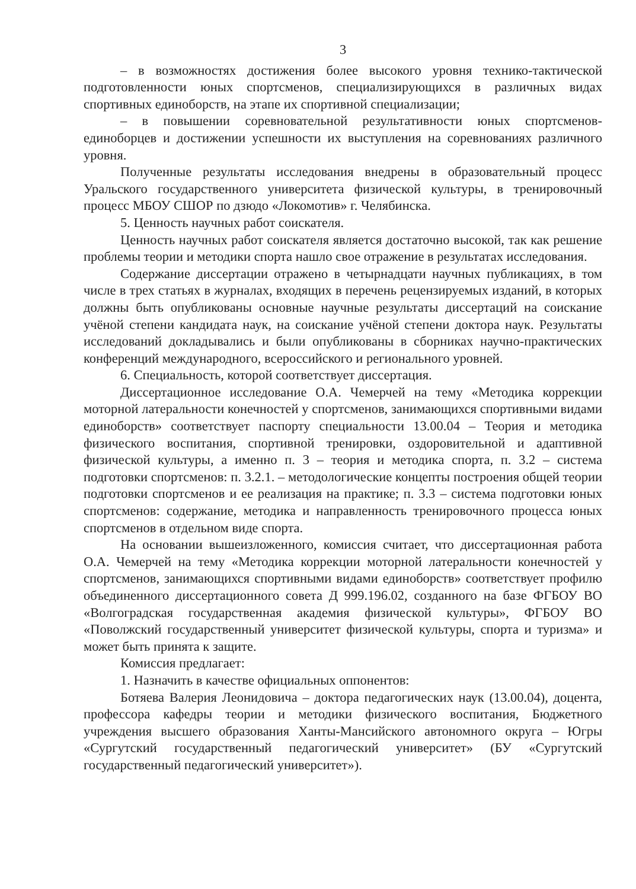3
– в возможностях достижения более высокого уровня технико-тактической подготовленности юных спортсменов, специализирующихся в различных видах спортивных единоборств, на этапе их спортивной специализации;
– в повышении соревновательной результативности юных спортсменов-единоборцев и достижении успешности их выступления на соревнованиях различного уровня.
Полученные результаты исследования внедрены в образовательный процесс Уральского государственного университета физической культуры, в тренировочный процесс МБОУ СШОР по дзюдо «Локомотив» г. Челябинска.
5. Ценность научных работ соискателя.
Ценность научных работ соискателя является достаточно высокой, так как решение проблемы теории и методики спорта нашло свое отражение в результатах исследования.
Содержание диссертации отражено в четырнадцати научных публикациях, в том числе в трех статьях в журналах, входящих в перечень рецензируемых изданий, в которых должны быть опубликованы основные научные результаты диссертаций на соискание учёной степени кандидата наук, на соискание учёной степени доктора наук. Результаты исследований докладывались и были опубликованы в сборниках научно-практических конференций международного, всероссийского и регионального уровней.
6. Специальность, которой соответствует диссертация.
Диссертационное исследование О.А. Чемерчей на тему «Методика коррекции моторной латеральности конечностей у спортсменов, занимающихся спортивными видами единоборств» соответствует паспорту специальности 13.00.04 – Теория и методика физического воспитания, спортивной тренировки, оздоровительной и адаптивной физической культуры, а именно п. 3 – теория и методика спорта, п. 3.2 – система подготовки спортсменов: п. 3.2.1. – методологические концепты построения общей теории подготовки спортсменов и ее реализация на практике; п. 3.3 – система подготовки юных спортсменов: содержание, методика и направленность тренировочного процесса юных спортсменов в отдельном виде спорта.
На основании вышеизложенного, комиссия считает, что диссертационная работа О.А. Чемерчей на тему «Методика коррекции моторной латеральности конечностей у спортсменов, занимающихся спортивными видами единоборств» соответствует профилю объединенного диссертационного совета Д 999.196.02, созданного на базе ФГБОУ ВО «Волгоградская государственная академия физической культуры», ФГБОУ ВО «Поволжский государственный университет физической культуры, спорта и туризма» и может быть принята к защите.
Комиссия предлагает:
1. Назначить в качестве официальных оппонентов:
Ботяева Валерия Леонидовича – доктора педагогических наук (13.00.04), доцента, профессора кафедры теории и методики физического воспитания, Бюджетного учреждения высшего образования Ханты-Мансийского автономного округа – Югры «Сургутский государственный педагогический университет» (БУ «Сургутский государственный педагогический университет»).